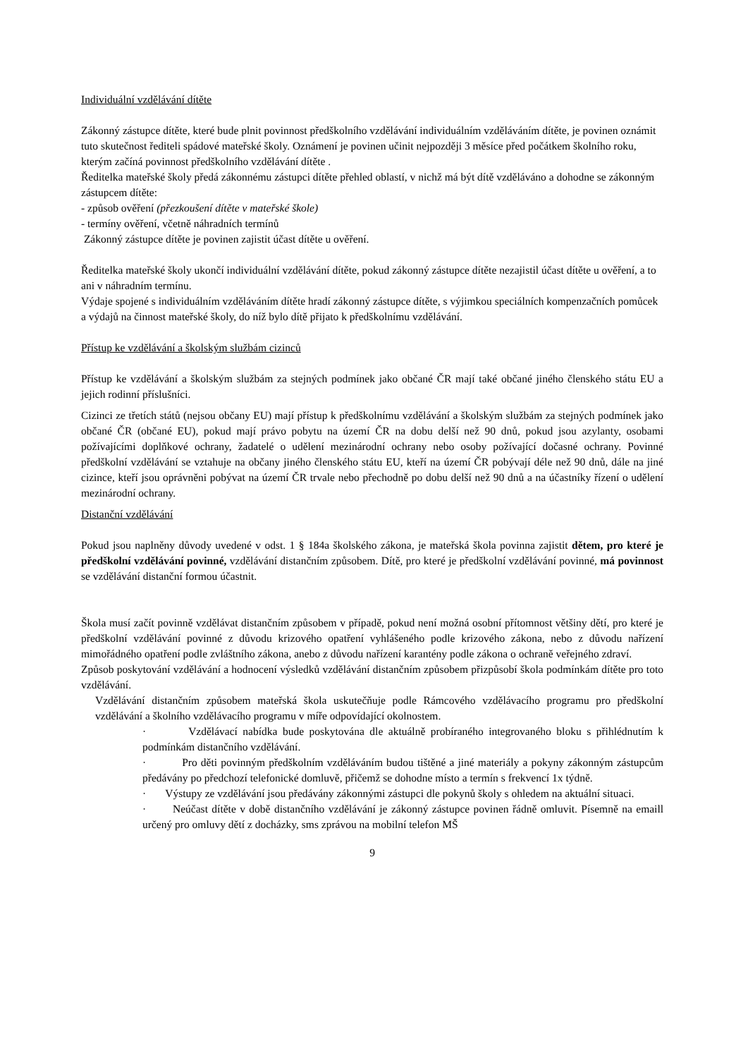Individuální vzdělávání dítěte
Zákonný zástupce dítěte, které bude plnit povinnost předškolního vzdělávání individuálním vzděláváním dítěte, je povinen oznámit tuto skutečnost řediteli spádové mateřské školy. Oznámení je povinen učinit nejpozději 3 měsíce před počátkem školního roku, kterým začíná povinnost předškolního vzdělávání dítěte .
Ředitelka mateřské školy předá zákonnému zástupci dítěte přehled oblastí, v nichž má být dítě vzděláváno a dohodne se zákonným zástupcem dítěte:
- způsob ověření (přezkoušení dítěte v mateřské škole)
- termíny ověření, včetně náhradních termínů
Zákonný zástupce dítěte je povinen zajistit účast dítěte u ověření.
Ředitelka mateřské školy ukončí individuální vzdělávání dítěte, pokud zákonný zástupce dítěte nezajistil účast dítěte u ověření, a to ani v náhradním termínu.
Výdaje spojené s individuálním vzděláváním dítěte hradí zákonný zástupce dítěte, s výjimkou speciálních kompenzačních pomůcek a výdajů na činnost mateřské školy, do níž bylo dítě přijato k předškolnímu vzdělávání.
Přístup ke vzdělávání a školským službám cizinců
Přístup ke vzdělávání a školským službám za stejných podmínek jako občané ČR mají také občané jiného členského státu EU a jejich rodinní příslušníci.
Cizinci ze třetích států (nejsou občany EU) mají přístup k předškolnímu vzdělávání a školským službám za stejných podmínek jako občané ČR (občané EU), pokud mají právo pobytu na území ČR na dobu delší než 90 dnů, pokud jsou azylanty, osobami požívajícími doplňkové ochrany, žadatelé o udělení mezinárodní ochrany nebo osoby požívající dočasné ochrany. Povinné předškolní vzdělávání se vztahuje na občany jiného členského státu EU, kteří na území ČR pobývají déle než 90 dnů, dále na jiné cizince, kteří jsou oprávněni pobývat na území ČR trvale nebo přechodně po dobu delší než 90 dnů a na účastníky řízení o udělení mezinárodní ochrany.
Distanční vzdělávání
Pokud jsou naplněny důvody uvedené v odst. 1 § 184a školského zákona, je mateřská škola povinna zajistit dětem, pro které je předškolní vzdělávání povinné, vzdělávání distančním způsobem. Dítě, pro které je předškolní vzdělávání povinné, má povinnost se vzdělávání distanční formou účastnit.
Škola musí začít povinně vzdělávat distančním způsobem v případě, pokud není možná osobní přítomnost většiny dětí, pro které je předškolní vzdělávání povinné z důvodu krizového opatření vyhlášeného podle krizového zákona, nebo z důvodu nařízení mimořádného opatření podle zvláštního zákona, anebo z důvodu nařízení karantény podle zákona o ochraně veřejného zdraví.
Způsob poskytování vzdělávání a hodnocení výsledků vzdělávání distančním způsobem přizpůsobí škola podmínkám dítěte pro toto vzdělávání.
Vzdělávání distančním způsobem mateřská škola uskutečňuje podle Rámcového vzdělávacího programu pro předškolní vzdělávání a školního vzdělávacího programu v míře odpovídající okolnostem.
· Vzdělávací nabídka bude poskytována dle aktuálně probíraného integrovaného bloku s přihlédnutím k podmínkám distančního vzdělávání.
· Pro děti povinným předškolním vzděláváním budou tištěné a jiné materiály a pokyny zákonným zástupcům předávány po předchozí telefonické domluvě, přičemž se dohodne místo a termín s frekvencí 1x týdně.
· Výstupy ze vzdělávání jsou předávány zákonnými zástupci dle pokynů školy s ohledem na aktuální situaci.
· Neúčast dítěte v době distančního vzdělávání je zákonný zástupce povinen řádně omluvit. Písemně na emaill určený pro omluvy dětí z docházky, sms zprávou na mobilní telefon MŠ
9